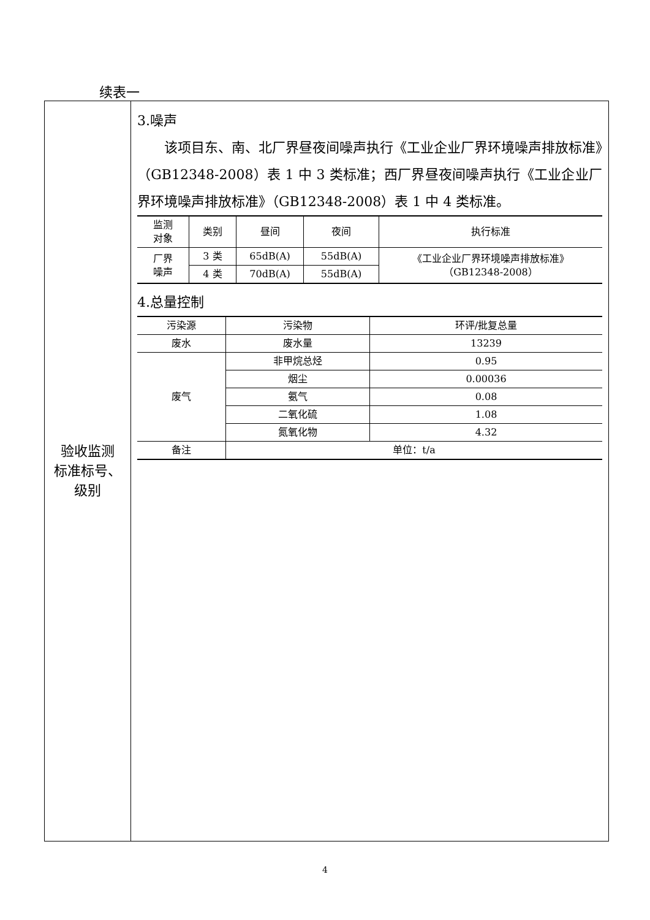续表一
| 验收监测 标准标号、 级别 | 3.噪声 该项目东、南、北厂界昼夜间噪声执行《工业企业厂界环境噪声排放标准》（GB12348-2008）表 1 中 3 类标准；西厂界昼夜间噪声执行《工业企业厂界环境噪声排放标准》（GB12348-2008）表 1 中 4 类标准。 / 监测 对象 / 类别 / 昼间 / 夜间 / 执行标准 / / --- / --- / --- / --- / --- / / 厂界 噪声 / 3 类 / 65dB(A) / 55dB(A) / 《工业企业厂界环境噪声排放标准》 （GB12348-2008） / / / 4 类 / 70dB(A) / 55dB(A) / / 4.总量控制 / 污染源 / 污染物 / 环评/批复总量 / / --- / --- / --- / / 废水 / 废水量 / 13239 / / 废气 / 非甲烷总烃 / 0.95 / / / 烟尘 / 0.00036 / / / 氨气 / 0.08 / / / 二氧化硫 / 1.08 / / / 氮氧化物 / 4.32 / / 备注 / 单位：t/a / / |
4